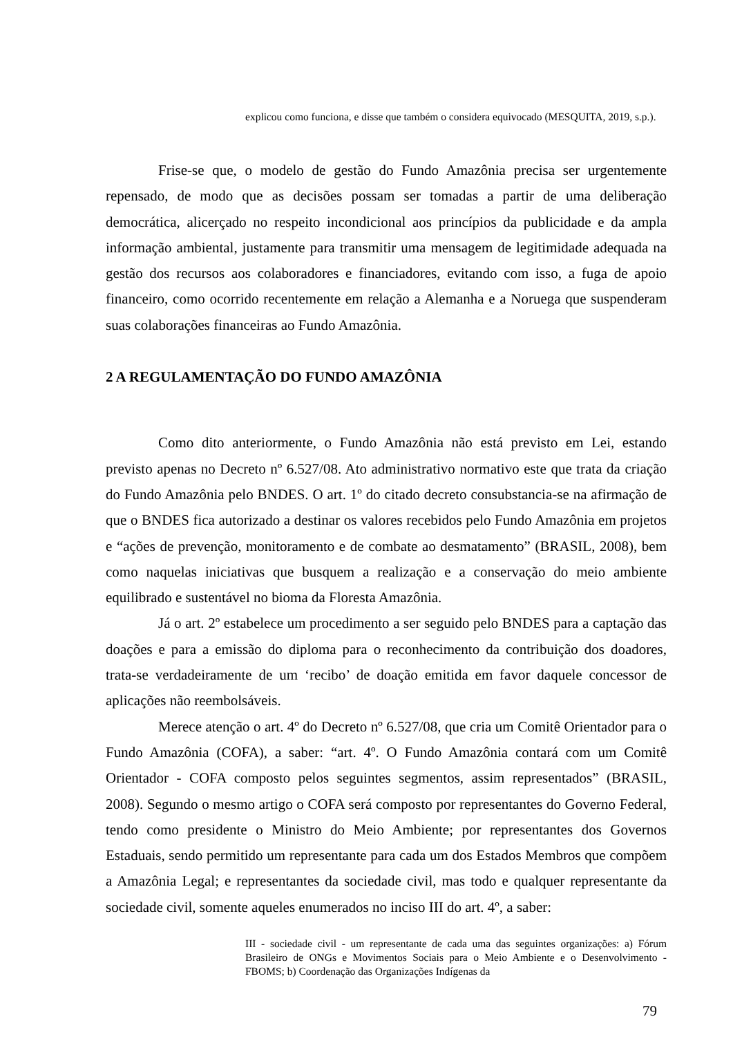explicou como funciona, e disse que também o considera equivocado (MESQUITA, 2019, s.p.).
Frise-se que, o modelo de gestão do Fundo Amazônia precisa ser urgentemente repensado, de modo que as decisões possam ser tomadas a partir de uma deliberação democrática, alicerçado no respeito incondicional aos princípios da publicidade e da ampla informação ambiental, justamente para transmitir uma mensagem de legitimidade adequada na gestão dos recursos aos colaboradores e financiadores, evitando com isso, a fuga de apoio financeiro, como ocorrido recentemente em relação a Alemanha e a Noruega que suspenderam suas colaborações financeiras ao Fundo Amazônia.
2 A REGULAMENTAÇÃO DO FUNDO AMAZÔNIA
Como dito anteriormente, o Fundo Amazônia não está previsto em Lei, estando previsto apenas no Decreto nº 6.527/08. Ato administrativo normativo este que trata da criação do Fundo Amazônia pelo BNDES. O art. 1º do citado decreto consubstancia-se na afirmação de que o BNDES fica autorizado a destinar os valores recebidos pelo Fundo Amazônia em projetos e “ações de prevenção, monitoramento e de combate ao desmatamento” (BRASIL, 2008), bem como naquelas iniciativas que busquem a realização e a conservação do meio ambiente equilibrado e sustentável no bioma da Floresta Amazônia.
Já o art. 2º estabelece um procedimento a ser seguido pelo BNDES para a captação das doações e para a emissão do diploma para o reconhecimento da contribuição dos doadores, trata-se verdadeiramente de um ‘recibo’ de doação emitida em favor daquele concessor de aplicações não reembolsáveis.
Merece atenção o art. 4º do Decreto nº 6.527/08, que cria um Comitê Orientador para o Fundo Amazônia (COFA), a saber: “art. 4º. O Fundo Amazônia contará com um Comitê Orientador - COFA composto pelos seguintes segmentos, assim representados” (BRASIL, 2008). Segundo o mesmo artigo o COFA será composto por representantes do Governo Federal, tendo como presidente o Ministro do Meio Ambiente; por representantes dos Governos Estaduais, sendo permitido um representante para cada um dos Estados Membros que compõem a Amazônia Legal; e representantes da sociedade civil, mas todo e qualquer representante da sociedade civil, somente aqueles enumerados no inciso III do art. 4º, a saber:
III - sociedade civil - um representante de cada uma das seguintes organizações: a) Fórum Brasileiro de ONGs e Movimentos Sociais para o Meio Ambiente e o Desenvolvimento - FBOMS; b) Coordenação das Organizações Indígenas da
79